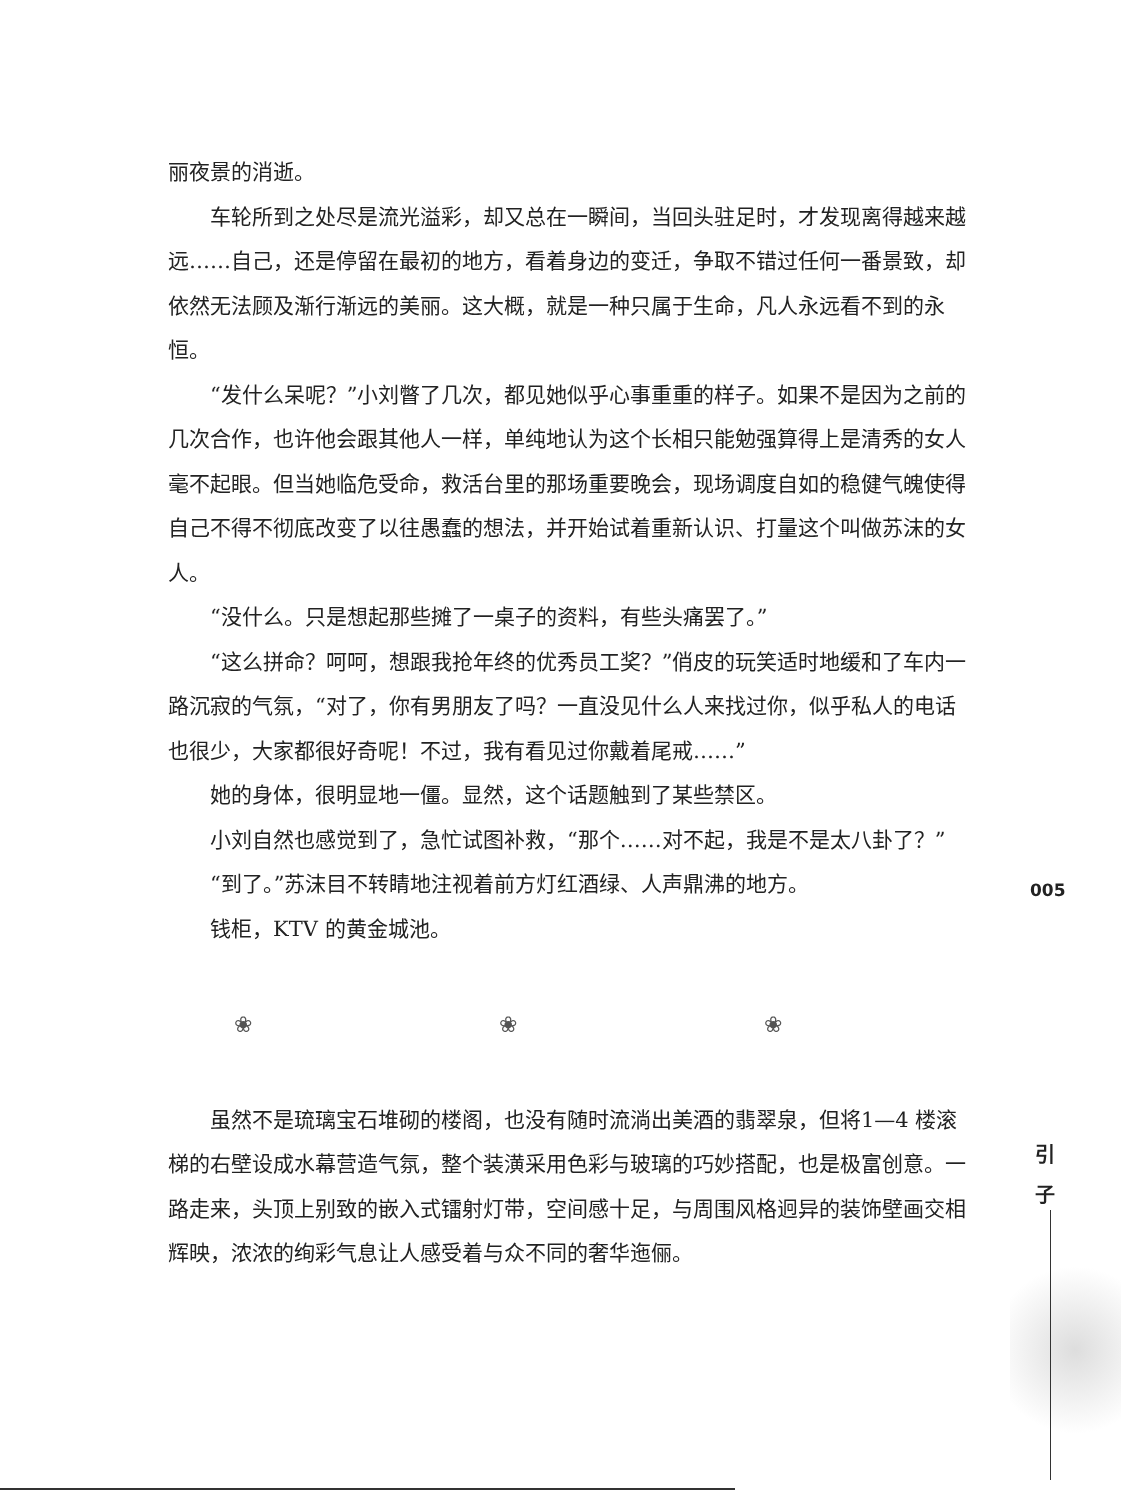丽夜景的消逝。
车轮所到之处尽是流光溢彩，却又总在一瞬间，当回头驻足时，才发现离得越来越远……自己，还是停留在最初的地方，看着身边的变迁，争取不错过任何一番景致，却依然无法顾及渐行渐远的美丽。这大概，就是一种只属于生命，凡人永远看不到的永恒。
“发什么呆呢？”小刘瞥了几次，都见她似乎心事重重的样子。如果不是因为之前的几次合作，也许他会跟其他人一样，单纯地认为这个长相只能勉强算得上是清秀的女人毫不起眼。但当她临危受命，救活台里的那场重要晚会，现场调度自如的稳健气魄使得自己不得不彻底改变了以往愚蠢的想法，并开始试着重新认识、打量这个叫做苏沫的女人。
“没什么。只是想起那些摊了一桌子的资料，有些头痛罢了。”
“这么拼命？呵呵，想跟我抢年终的优秀员工奖？”俏皮的玩笑适时地缓和了车内一路沉寂的气氛，“对了，你有男朋友了吗？一直没见什么人来找过你，似乎私人的电话也很少，大家都很好奇呢！不过，我有看见过你戴着尾戒……”
她的身体，很明显地一僵。显然，这个话题触到了某些禁区。
小刘自然也感觉到了，急忙试图补救，“那个……对不起，我是不是太八卦了？”
“到了。”苏沫目不转睛地注视着前方灯红酒绿、人声鼎沸的地方。
钱柜，KTV 的黄金城池。
❀ ❀ ❀
虽然不是琉璃宝石堆砌的楼阁，也没有随时流淌出美酒的翡翠泉，但将1—4 楼滚梯的右壁设成水幕营造气氛，整个装潢采用色彩与玻璃的巧妙搭配，也是极富创意。一路走来，头顶上别致的嵌入式镭射灯带，空间感十足，与周围风格迥异的装饰壁画交相辉映，浓浓的绚彩气息让人感受着与众不同的奢华迤俪。
005
引
子